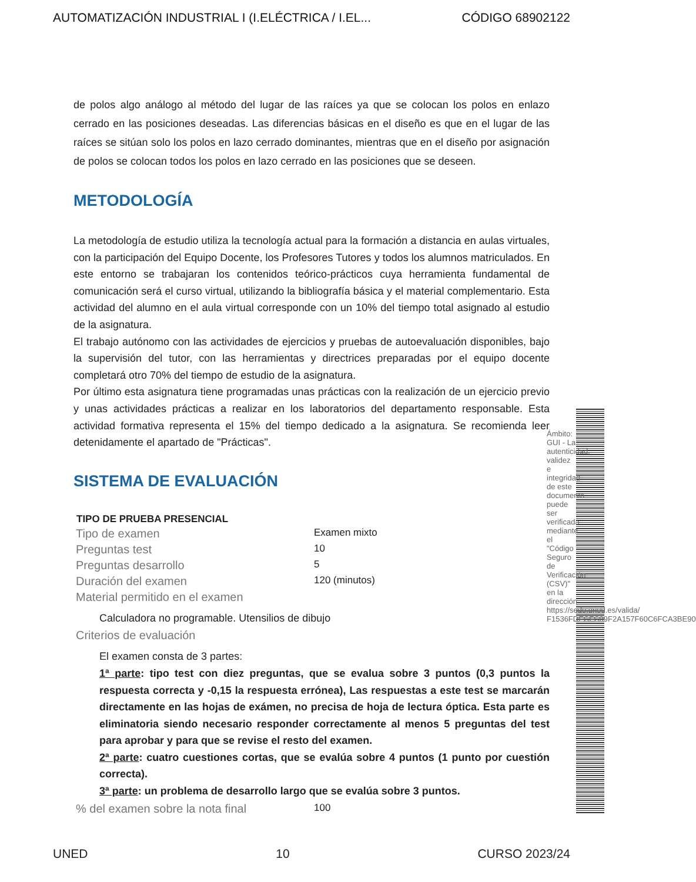AUTOMATIZACIÓN INDUSTRIAL I (I.ELÉCTRICA / I.EL... CÓDIGO 68902122
de polos algo análogo al método del lugar de las raíces ya que se colocan los polos en enlazo cerrado en las posiciones deseadas. Las diferencias básicas en el diseño es que en el lugar de las raíces se sitúan solo los polos en lazo cerrado dominantes, mientras que en el diseño por asignación de polos se colocan todos los polos en lazo cerrado en las posiciones que se deseen.
METODOLOGÍA
La metodología de estudio utiliza la tecnología actual para la formación a distancia en aulas virtuales, con la participación del Equipo Docente, los Profesores Tutores y todos los alumnos matriculados. En este entorno se trabajaran los contenidos teórico-prácticos cuya herramienta fundamental de comunicación será el curso virtual, utilizando la bibliografía básica y el material complementario. Esta actividad del alumno en el aula virtual corresponde con un 10% del tiempo total asignado al estudio de la asignatura.
El trabajo autónomo con las actividades de ejercicios y pruebas de autoevaluación disponibles, bajo la supervisión del tutor, con las herramientas y directrices preparadas por el equipo docente completará otro 70% del tiempo de estudio de la asignatura.
Por último esta asignatura tiene programadas unas prácticas con la realización de un ejercicio previo y unas actividades prácticas a realizar en los laboratorios del departamento responsable. Esta actividad formativa representa el 15% del tiempo dedicado a la asignatura. Se recomienda leer detenidamente el apartado de "Prácticas".
SISTEMA DE EVALUACIÓN
| TIPO DE PRUEBA PRESENCIAL | |
| --- | --- |
| Tipo de examen | Examen mixto |
| Preguntas test | 10 |
| Preguntas desarrollo | 5 |
| Duración del examen | 120 (minutos) |
| Material permitido en el examen | |
| Calculadora no programable. Utensilios de dibujo | |
| Criterios de evaluación | |
| El examen consta de 3 partes: 1ª parte : tipo test con diez preguntas, que se evalua sobre 3 puntos (0,3 puntos la respuesta correcta y -0,15 la respuesta errónea), Las respuestas a este test se marcarán directamente en las hojas de exámen, no precisa de hoja de lectura óptica. Esta parte es eliminatoria siendo necesario responder correctamente al menos 5 preguntas del test para aprobar y para que se revise el resto del examen. 2ª parte : cuatro cuestiones cortas, que se evalúa sobre 4 puntos (1 punto por cuestión correcta). 3ª parte : un problema de desarrollo largo que se evalúa sobre 3 puntos. | |
| % del examen sobre la nota final | 100 |
Ámbito: GUI - La autenticidad, validez e integridad de este documento puede ser verificada mediante el "Código Seguro de Verificación (CSV)" en la dirección https://sede.uned.es/valida/ F1536FDECFC09F2A157F60C6FCA3BE90
UNED 10 CURSO 2023/24